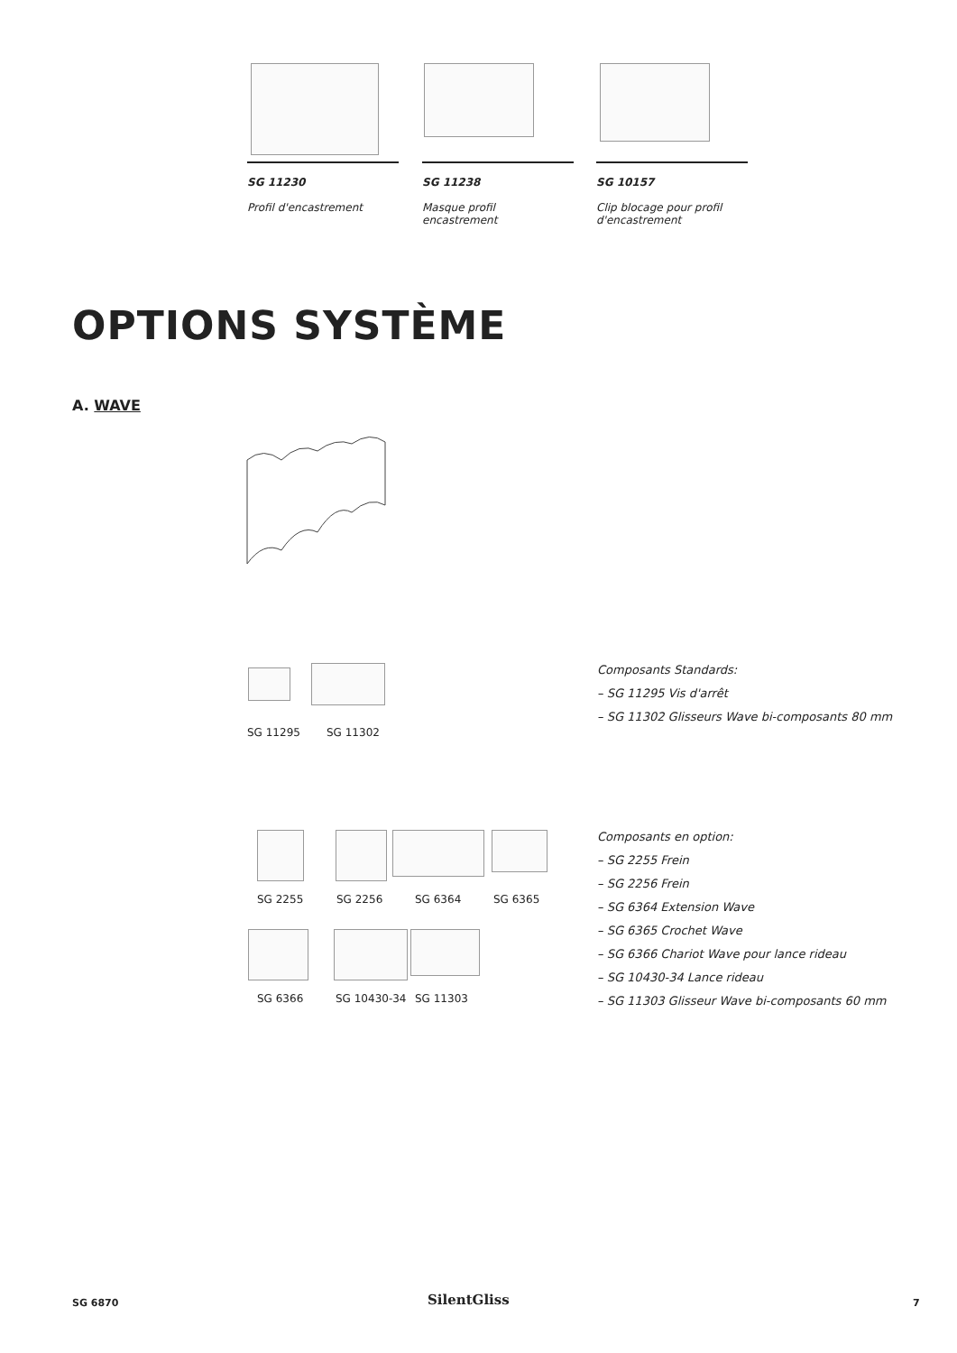SG 11230
Profil d'encastrement
SG 11238
Masque profil encastrement
SG 10157
Clip blocage pour profil d'encastrement
OPTIONS SYSTÈME
A. WAVE
SG 11295 SG 11302
Composants Standards:
– SG 11295 Vis d'arrêt
– SG 11302 Glisseurs Wave bi-composants 80 mm
SG 2255 SG 2256 SG 6364 SG 6365
SG 6366 SG 10430-34 SG 11303
Composants en option:
– SG 2255 Frein
– SG 2256 Frein
– SG 6364 Extension Wave
– SG 6365 Crochet Wave
– SG 6366 Chariot Wave pour lance rideau
– SG 10430-34 Lance rideau
– SG 11303 Glisseur Wave bi-composants 60 mm
SG 6870 SilentGliss 7